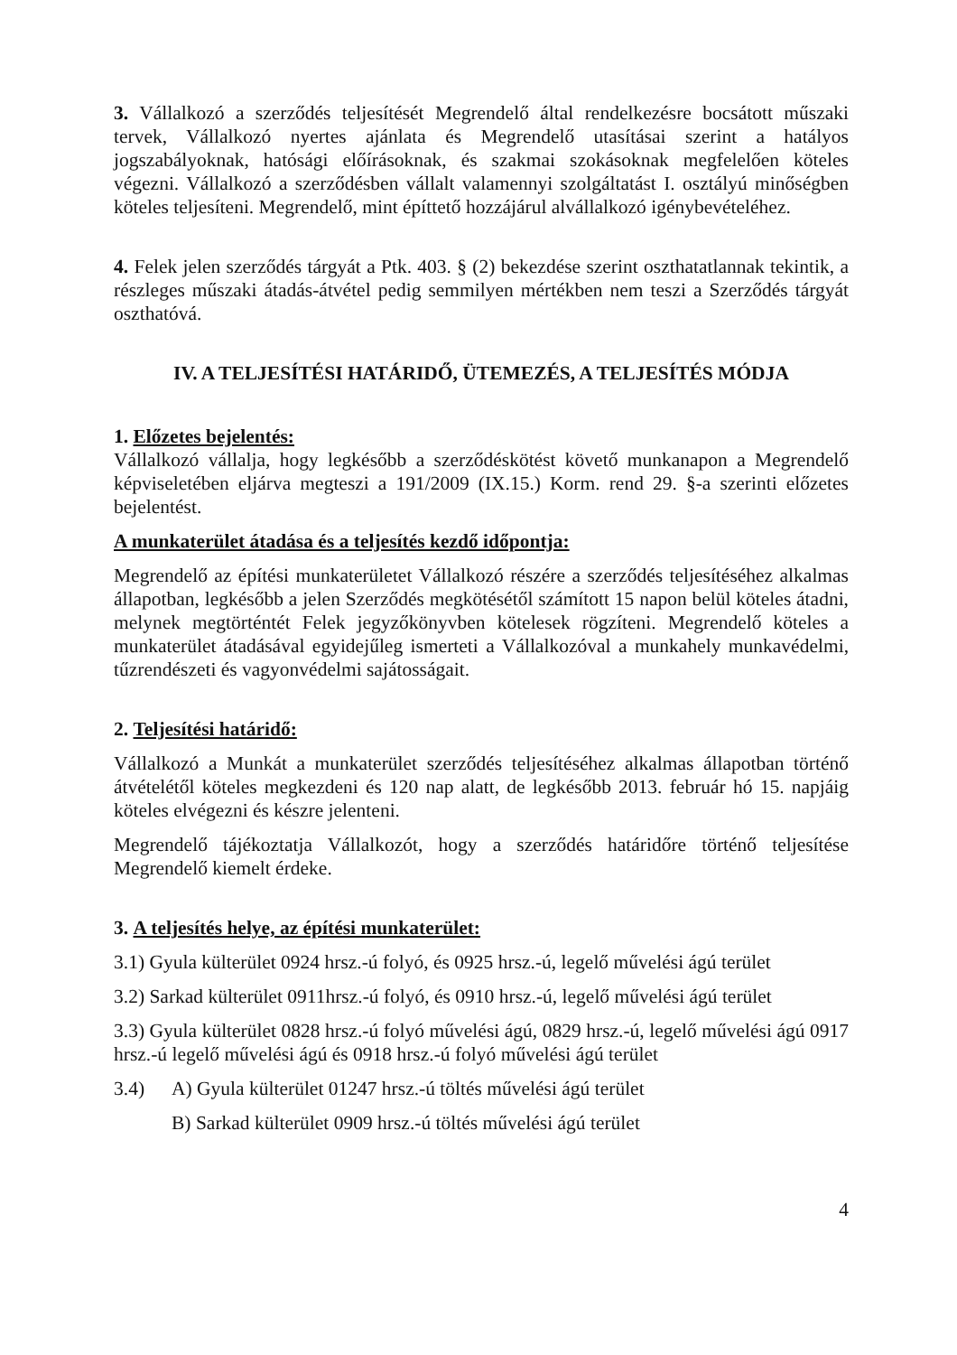3. Vállalkozó a szerződés teljesítését Megrendelő által rendelkezésre bocsátott műszaki tervek, Vállalkozó nyertes ajánlata és Megrendelő utasításai szerint a hatályos jogszabályoknak, hatósági előírásoknak, és szakmai szokásoknak megfelelően köteles végezni. Vállalkozó a szerződésben vállalt valamennyi szolgáltatást I. osztályú minőségben köteles teljesíteni. Megrendelő, mint építtető hozzájárul alvállalkozó igénybevételéhez.
4. Felek jelen szerződés tárgyát a Ptk. 403. § (2) bekezdése szerint oszthatatlannak tekintik, a részleges műszaki átadás-átvétel pedig semmilyen mértékben nem teszi a Szerződés tárgyát oszthatóvá.
IV. A TELJESÍTÉSI HATÁRIDŐ, ÜTEMEZÉS, A TELJESÍTÉS MÓDJA
1. Előzetes bejelentés:
Vállalkozó vállalja, hogy legkésőbb a szerződéskötést követő munkanapon a Megrendelő képviseletében eljárva megteszi a 191/2009 (IX.15.) Korm. rend 29. §-a szerinti előzetes bejelentést.
A munkaterület átadása és a teljesítés kezdő időpontja:
Megrendelő az építési munkaterületet Vállalkozó részére a szerződés teljesítéséhez alkalmas állapotban, legkésőbb a jelen Szerződés megkötésétől számított 15 napon belül köteles átadni, melynek megtörténtét Felek jegyzőkönyvben kötelesek rögzíteni. Megrendelő köteles a munkaterület átadásával egyidejűleg ismerteti a Vállalkozóval a munkahely munkavédelmi, tűzrendészeti és vagyonvédelmi sajátosságait.
2. Teljesítési határidő:
Vállalkozó a Munkát a munkaterület szerződés teljesítéséhez alkalmas állapotban történő átvételétől köteles megkezdeni és 120 nap alatt, de legkésőbb 2013. február hó 15. napjáig köteles elvégezni és készre jelenteni.
Megrendelő tájékoztatja Vállalkozót, hogy a szerződés határidőre történő teljesítése Megrendelő kiemelt érdeke.
3. A teljesítés helye, az építési munkaterület:
3.1) Gyula külterület 0924 hrsz.-ú folyó, és 0925 hrsz.-ú, legelő művelési ágú terület
3.2) Sarkad külterület 0911hrsz.-ú folyó, és 0910 hrsz.-ú, legelő művelési ágú terület
3.3) Gyula külterület 0828 hrsz.-ú folyó művelési ágú, 0829 hrsz.-ú, legelő művelési ágú 0917 hrsz.-ú legelő művelési ágú és 0918 hrsz.-ú folyó művelési ágú terület
3.4) A) Gyula külterület 01247 hrsz.-ú töltés művelési ágú terület
B) Sarkad külterület 0909 hrsz.-ú töltés művelési ágú terület
4